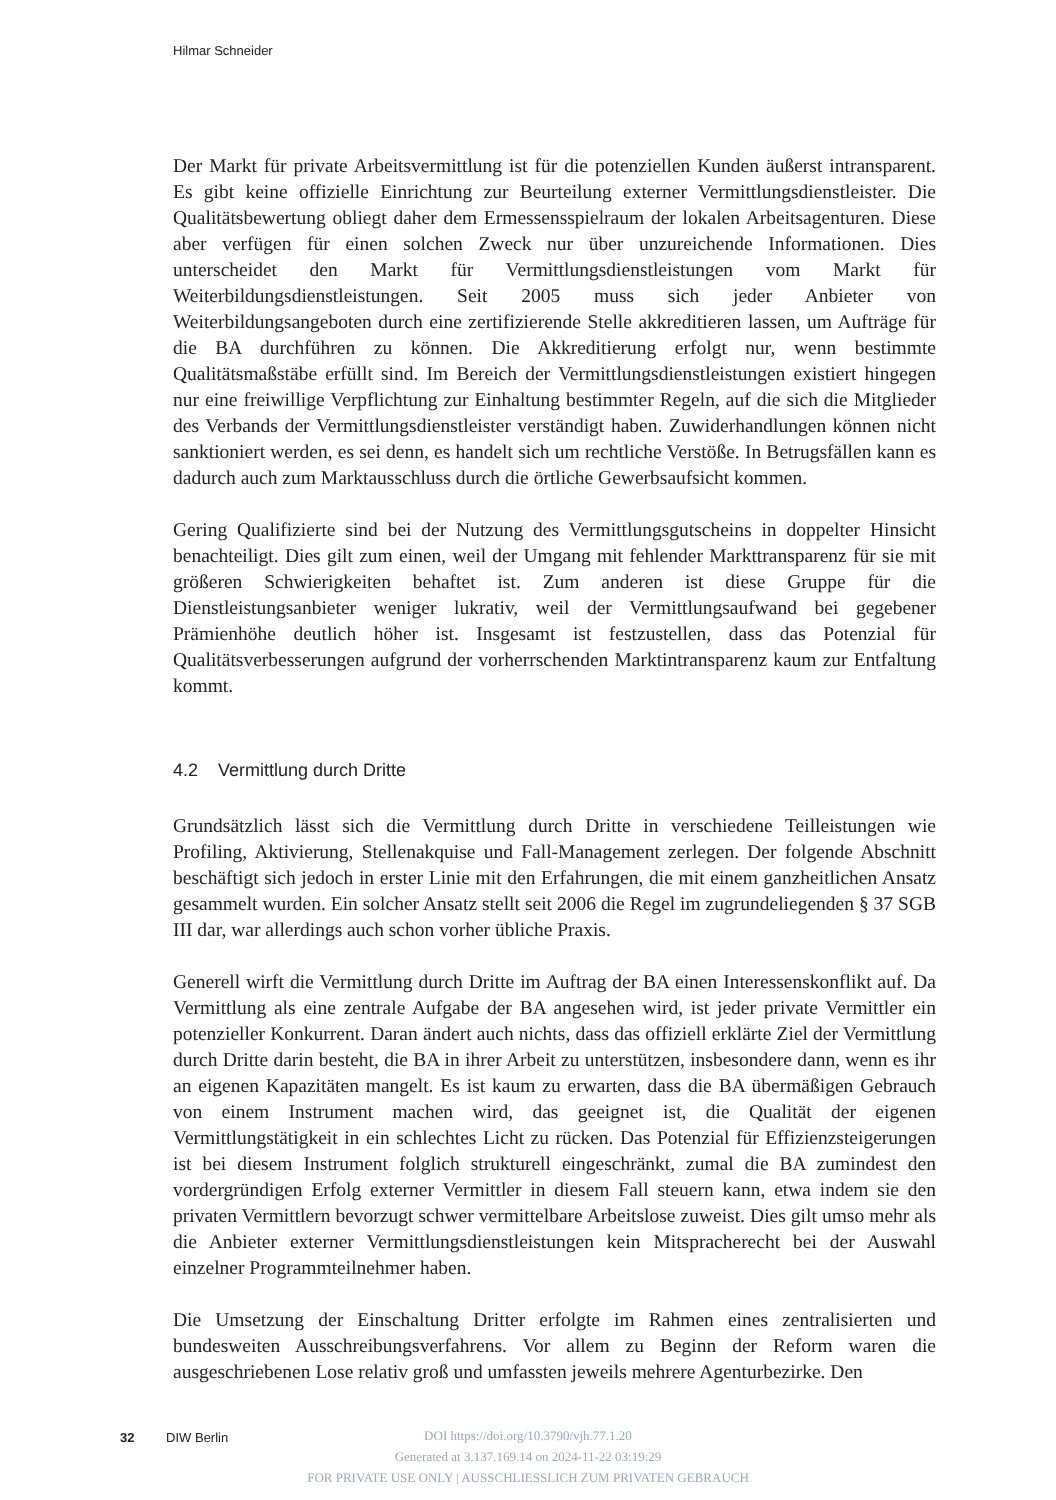Hilmar Schneider
Der Markt für private Arbeitsvermittlung ist für die potenziellen Kunden äußerst intransparent. Es gibt keine offizielle Einrichtung zur Beurteilung externer Vermittlungsdienstleister. Die Qualitätsbewertung obliegt daher dem Ermessensspielraum der lokalen Arbeitsagenturen. Diese aber verfügen für einen solchen Zweck nur über unzureichende Informationen. Dies unterscheidet den Markt für Vermittlungsdienstleistungen vom Markt für Weiterbildungsdienstleistungen. Seit 2005 muss sich jeder Anbieter von Weiterbildungsangeboten durch eine zertifizierende Stelle akkreditieren lassen, um Aufträge für die BA durchführen zu können. Die Akkreditierung erfolgt nur, wenn bestimmte Qualitätsmaßstäbe erfüllt sind. Im Bereich der Vermittlungsdienstleistungen existiert hingegen nur eine freiwillige Verpflichtung zur Einhaltung bestimmter Regeln, auf die sich die Mitglieder des Verbands der Vermittlungsdienstleister verständigt haben. Zuwiderhandlungen können nicht sanktioniert werden, es sei denn, es handelt sich um rechtliche Verstöße. In Betrugsfällen kann es dadurch auch zum Marktausschluss durch die örtliche Gewerbsaufsicht kommen.
Gering Qualifizierte sind bei der Nutzung des Vermittlungsgutscheins in doppelter Hinsicht benachteiligt. Dies gilt zum einen, weil der Umgang mit fehlender Markttransparenz für sie mit größeren Schwierigkeiten behaftet ist. Zum anderen ist diese Gruppe für die Dienstleistungsanbieter weniger lukrativ, weil der Vermittlungsaufwand bei gegebener Prämienhöhe deutlich höher ist. Insgesamt ist festzustellen, dass das Potenzial für Qualitätsverbesserungen aufgrund der vorherrschenden Marktintransparenz kaum zur Entfaltung kommt.
4.2 Vermittlung durch Dritte
Grundsätzlich lässt sich die Vermittlung durch Dritte in verschiedene Teilleistungen wie Profiling, Aktivierung, Stellenakquise und Fall-Management zerlegen. Der folgende Abschnitt beschäftigt sich jedoch in erster Linie mit den Erfahrungen, die mit einem ganzheitlichen Ansatz gesammelt wurden. Ein solcher Ansatz stellt seit 2006 die Regel im zugrundeliegenden § 37 SGB III dar, war allerdings auch schon vorher übliche Praxis.
Generell wirft die Vermittlung durch Dritte im Auftrag der BA einen Interessenskonflikt auf. Da Vermittlung als eine zentrale Aufgabe der BA angesehen wird, ist jeder private Vermittler ein potenzieller Konkurrent. Daran ändert auch nichts, dass das offiziell erklärte Ziel der Vermittlung durch Dritte darin besteht, die BA in ihrer Arbeit zu unterstützen, insbesondere dann, wenn es ihr an eigenen Kapazitäten mangelt. Es ist kaum zu erwarten, dass die BA übermäßigen Gebrauch von einem Instrument machen wird, das geeignet ist, die Qualität der eigenen Vermittlungstätigkeit in ein schlechtes Licht zu rücken. Das Potenzial für Effizienzsteigerungen ist bei diesem Instrument folglich strukturell eingeschränkt, zumal die BA zumindest den vordergründigen Erfolg externer Vermittler in diesem Fall steuern kann, etwa indem sie den privaten Vermittlern bevorzugt schwer vermittelbare Arbeitslose zuweist. Dies gilt umso mehr als die Anbieter externer Vermittlungsdienstleistungen kein Mitspracherecht bei der Auswahl einzelner Programmteilnehmer haben.
Die Umsetzung der Einschaltung Dritter erfolgte im Rahmen eines zentralisierten und bundesweiten Ausschreibungsverfahrens. Vor allem zu Beginn der Reform waren die ausgeschriebenen Lose relativ groß und umfassten jeweils mehrere Agenturbezirke. Den
32 DIW Berlin
DOI https://doi.org/10.3790/vjh.77.1.20
Generated at 3.137.169.14 on 2024-11-22 03:19:29
FOR PRIVATE USE ONLY | AUSSCHLIESSLICH ZUM PRIVATEN GEBRAUCH